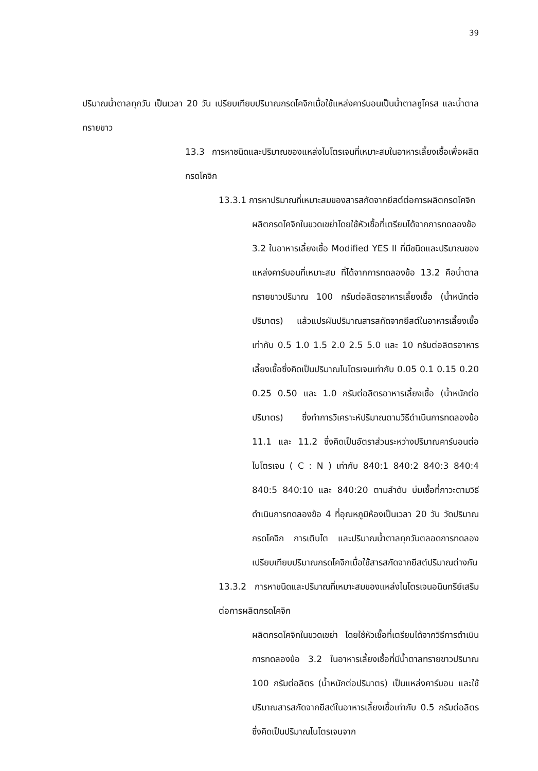39
ปริมาณน้ำตาลทุกวัน เป็นเวลา 20 วัน เปรียบเทียบปริมาณกรดโคจิกเมื่อใช้แหล่งคาร์บอนเป็นน้ำตาลซูโครส และน้ำตาลทรายขาว
13.3 การหาชนิดและปริมาณของแหล่งไนโตรเจนที่เหมาะสมในอาหารเลี้ยงเชื้อเพื่อผลิตกรดโคจิก
13.3.1 การหาปริมาณที่เหมาะสมของสารสกัดจากยีสต์ต่อการผลิตกรดโคจิก
ผลิตกรดโคจิกในขวดเขย่าโดยใช้หัวเชื้อที่เตรียมได้จากการทดลองข้อ 3.2 ในอาหารเลี้ยงเชื้อ Modified YES II ที่มีชนิดและปริมาณของแหล่งคาร์บอนที่เหมาะสม ที่ได้จากการทดลองข้อ 13.2 คือน้ำตาลทรายขาวปริมาณ 100 กรัมต่อลิตรอาหารเลี้ยงเชื้อ (น้ำหนักต่อปริมาตร) แล้วแปรผันปริมาณสารสกัดจากยีสต์ในอาหารเลี้ยงเชื้อเท่ากับ 0.5 1.0 1.5 2.0 2.5 5.0 และ 10 กรัมต่อลิตรอาหารเลี้ยงเชื้อซึ่งคิดเป็นปริมาณไนโตรเจนเท่ากับ 0.05 0.1 0.15 0.20 0.25 0.50 และ 1.0 กรัมต่อลิตรอาหารเลี้ยงเชื้อ (น้ำหนักต่อปริมาตร) ซึ่งทำการวิเคราะห์ปริมาณตามวิธีดำเนินการทดลองข้อ 11.1 และ 11.2 ซึ่งคิดเป็นอัตราส่วนระหว่างปริมาณคาร์บอนต่อไนโตรเจน ( C : N ) เท่ากับ 840:1 840:2 840:3 840:4 840:5 840:10 และ 840:20 ตามลำดับ บ่มเชื้อที่ภาวะตามวิธีดำเนินการทดลองข้อ 4 ที่อุณหภูมิห้องเป็นเวลา 20 วัน วัดปริมาณกรดโคจิก การเติบโต และปริมาณน้ำตาลทุกวันตลอดการทดลอง เปรียบเทียบปริมาณกรดโคจิกเมื่อใช้สารสกัดจากยีสต์ปริมาณต่างกัน
13.3.2 การหาชนิดและปริมาณที่เหมาะสมของแหล่งไนโตรเจนอนินทรีย์เสริมต่อการผลิตกรดโคจิก
ผลิตกรดโคจิกในขวดเขย่า โดยใช้หัวเชื้อที่เตรียมได้จากวิธีการดำเนินการทดลองข้อ 3.2 ในอาหารเลี้ยงเชื้อที่มีน้ำตาลทรายขาวปริมาณ 100 กรัมต่อลิตร (น้ำหนักต่อปริมาตร) เป็นแหล่งคาร์บอน และใช้ปริมาณสารสกัดจากยีสต์ในอาหารเลี้ยงเชื้อเท่ากับ 0.5 กรัมต่อลิตร ซึ่งคิดเป็นปริมาณไนโตรเจนจาก